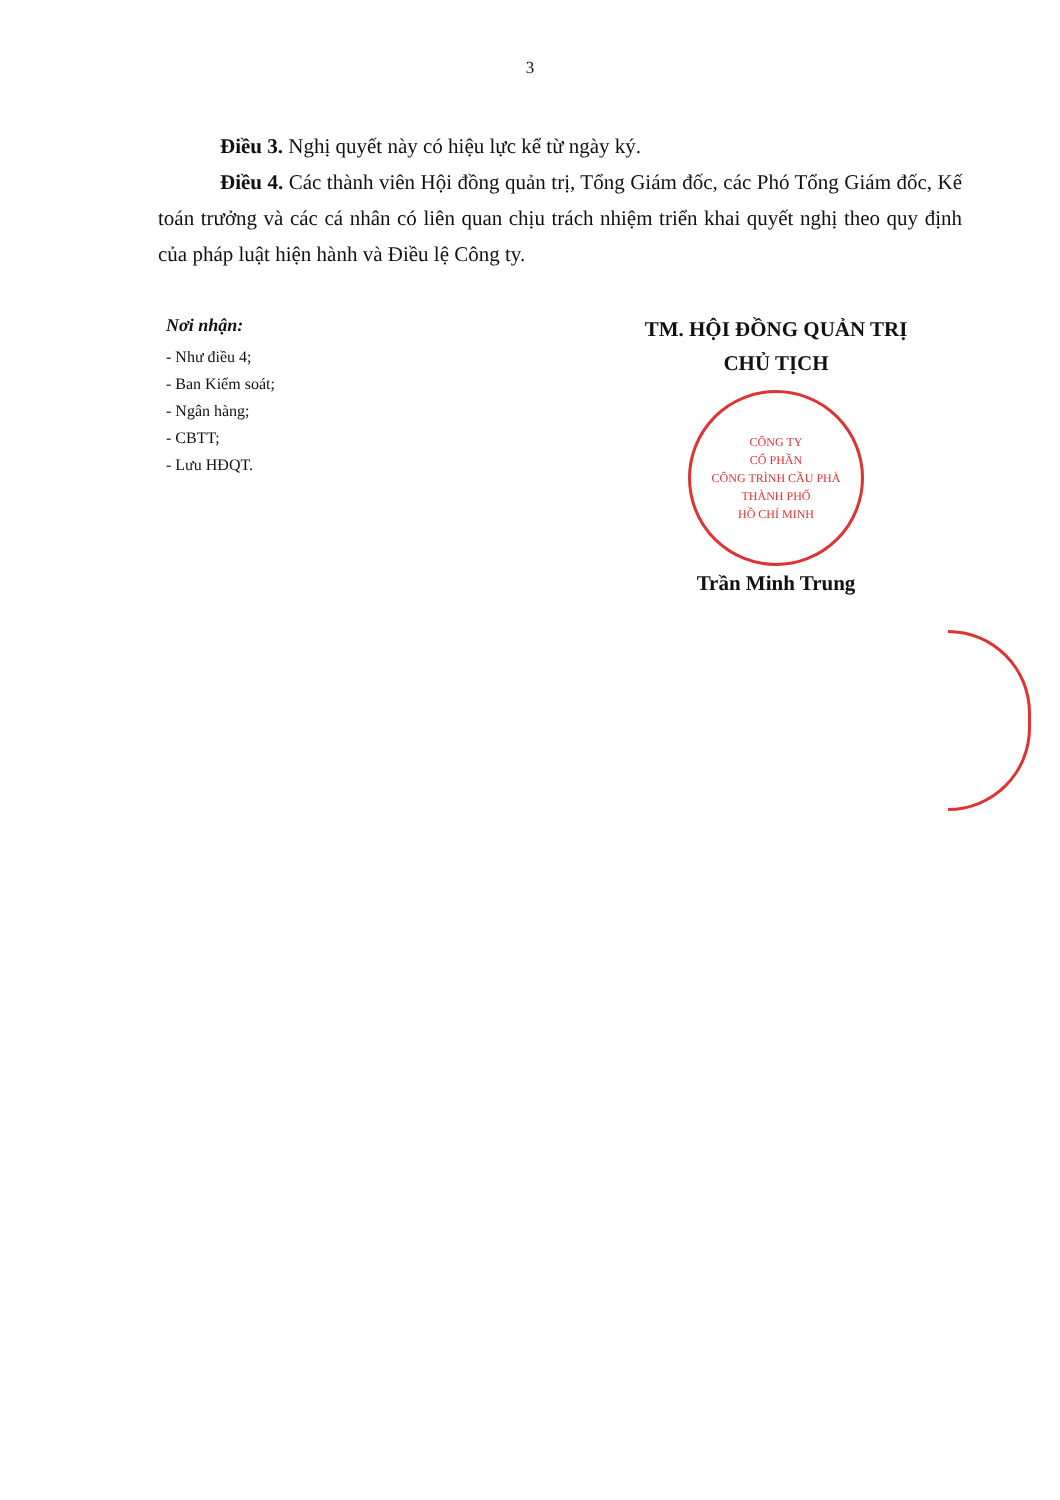3
Điều 3. Nghị quyết này có hiệu lực kể từ ngày ký.
Điều 4. Các thành viên Hội đồng quản trị, Tổng Giám đốc, các Phó Tổng Giám đốc, Kế toán trưởng và các cá nhân có liên quan chịu trách nhiệm triển khai quyết nghị theo quy định của pháp luật hiện hành và Điều lệ Công ty.
Nơi nhận:
- Như điều 4;
- Ban Kiểm soát;
- Ngân hàng;
- CBTT;
- Lưu HĐQT.
TM. HỘI ĐỒNG QUẢN TRỊ
CHỦ TỊCH
CÔNG TY
CỔ PHẦN
CÔNG TRÌNH CẦU PHÀ
THÀNH PHỐ
HỒ CHÍ MINH
Trần Minh Trung